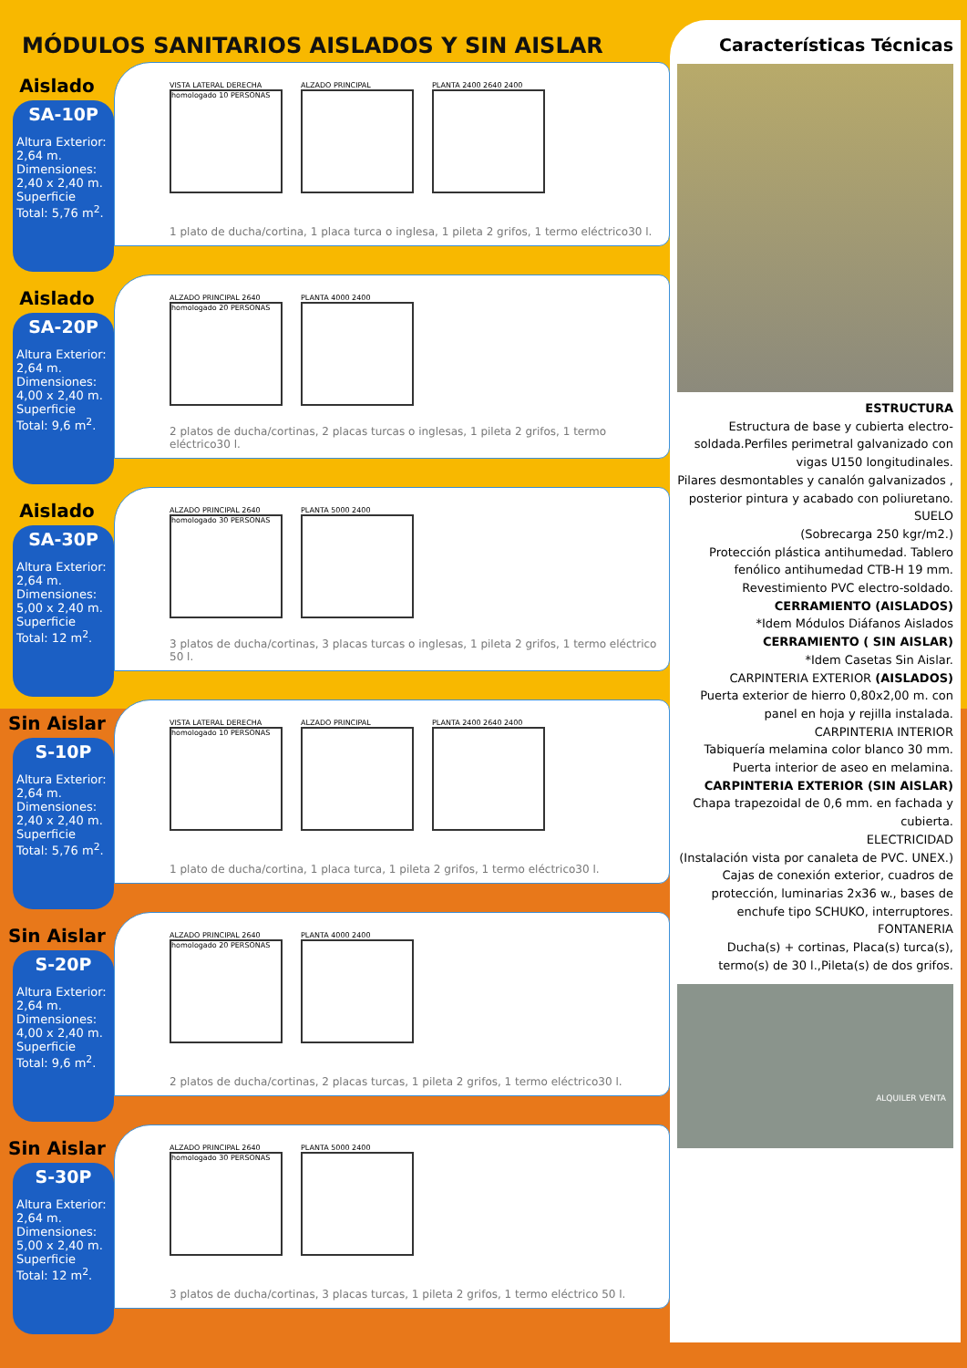MÓDULOS SANITARIOS AISLADOS Y SIN AISLAR
Aislado
SA-10P
Altura Exterior: 2,64 m. Dimensiones: 2,40 x 2,40 m. Superficie Total: 5,76 m<sup>2</sup>.
VISTA LATERAL DERECHA
homologado 10 PERSONAS
ALZADO PRINCIPAL PLANTA 2400 2640 2400
1 plato de ducha/cortina, 1 placa turca o inglesa, 1 pileta 2 grifos, 1 termo eléctrico30 l.
Aislado
SA-20P
Altura Exterior: 2,64 m. Dimensiones: 4,00 x 2,40 m. Superficie Total: 9,6 m<sup>2</sup>.
ALZADO PRINCIPAL 2640
homologado 20 PERSONAS
PLANTA 4000 2400
2 platos de ducha/cortinas, 2 placas turcas o inglesas, 1 pileta 2 grifos, 1 termo eléctrico30 l.
Aislado
SA-30P
Altura Exterior: 2,64 m. Dimensiones: 5,00 x 2,40 m. Superficie Total: 12 m<sup>2</sup>.
ALZADO PRINCIPAL 2640
homologado 30 PERSONAS
PLANTA 5000 2400
3 platos de ducha/cortinas, 3 placas turcas o inglesas, 1 pileta 2 grifos, 1 termo eléctrico 50 l.
Sin Aislar
S-10P
Altura Exterior: 2,64 m. Dimensiones: 2,40 x 2,40 m. Superficie Total: 5,76 m<sup>2</sup>.
VISTA LATERAL DERECHA
homologado 10 PERSONAS
ALZADO PRINCIPAL PLANTA 2400 2640 2400
1 plato de ducha/cortina, 1 placa turca, 1 pileta 2 grifos, 1 termo eléctrico30 l.
Sin Aislar
S-20P
Altura Exterior: 2,64 m. Dimensiones: 4,00 x 2,40 m. Superficie Total: 9,6 m<sup>2</sup>.
ALZADO PRINCIPAL 2640
homologado 20 PERSONAS
PLANTA 4000 2400
2 platos de ducha/cortinas, 2 placas turcas, 1 pileta 2 grifos, 1 termo eléctrico30 l.
Sin Aislar
S-30P
Altura Exterior: 2,64 m. Dimensiones: 5,00 x 2,40 m. Superficie Total: 12 m<sup>2</sup>.
ALZADO PRINCIPAL 2640
homologado 30 PERSONAS
PLANTA 5000 2400
3 platos de ducha/cortinas, 3 placas turcas, 1 pileta 2 grifos, 1 termo eléctrico 50 l.
Características Técnicas
ESTRUCTURA
Estructura de base y cubierta electro-soldada.Perfiles perimetral galvanizado con vigas U150 longitudinales.
Pilares desmontables y canalón galvanizados , posterior pintura y acabado con poliuretano.
SUELO
(Sobrecarga 250 kgr/m2.)
Protección plástica antihumedad. Tablero fenólico antihumedad CTB-H 19 mm. Revestimiento PVC electro-soldado.
CERRAMIENTO (AISLADOS)
*Idem Módulos Diáfanos Aislados
CERRAMIENTO ( SIN AISLAR)
*Idem Casetas Sin Aislar.
CARPINTERIA EXTERIOR (AISLADOS)
Puerta exterior de hierro 0,80x2,00 m. con panel en hoja y rejilla instalada.
CARPINTERIA INTERIOR
Tabiquería melamina color blanco 30 mm.
Puerta interior de aseo en melamina.
CARPINTERIA EXTERIOR (SIN AISLAR)
Chapa trapezoidal de 0,6 mm. en fachada y cubierta.
ELECTRICIDAD
(Instalación vista por canaleta de PVC. UNEX.)
Cajas de conexión exterior, cuadros de protección, luminarias 2x36 w., bases de enchufe tipo SCHUKO, interruptores.
FONTANERIA
Ducha(s) + cortinas, Placa(s) turca(s), termo(s) de 30 l.,Pileta(s) de dos grifos.
ALQUILER VENTA